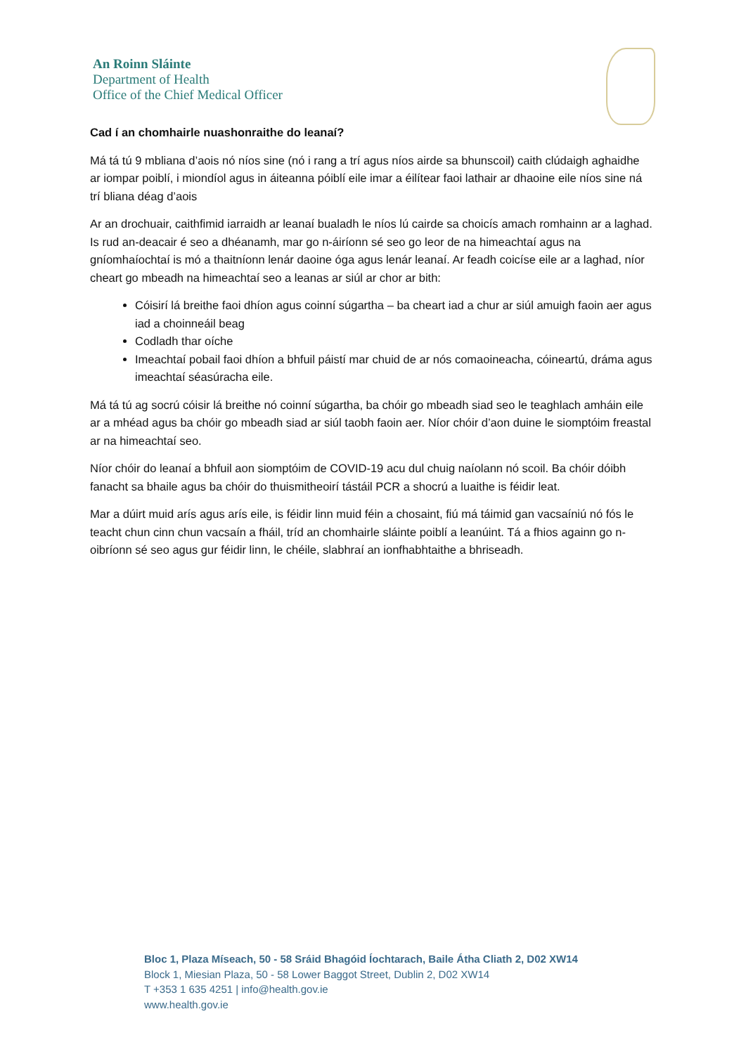An Roinn Sláinte
Department of Health
Office of the Chief Medical Officer
Cad í an chomhairle nuashonraithe do leanaí?
Má tá tú 9 mbliana d’aois nó níos sine (nó i rang a trí agus níos airde sa bhunscoil) caith clúdaigh aghaidhe ar iompar poiblí, i miondíol agus in áiteanna póiblí eile imar a éilítear faoi lathair ar dhaoine eile níos sine ná trí bliana déag d’aois
Ar an drochuair, caithfimid iarraidh ar leanaí bualadh le níos lú cairde sa choicís amach romhainn ar a laghad. Is rud an-deacair é seo a dhéanamh, mar go n-áiríonn sé seo go leor de na himeachtaí agus na gníomhaíochtaí is mó a thaitníonn lenár daoine óga agus lenár leanaí. Ar feadh coicíse eile ar a laghad, níor cheart go mbeadh na himeachtaí seo a leanas ar siúl ar chor ar bith:
Cóisirí lá breithe faoi dhíon agus coinní súgartha – ba cheart iad a chur ar siúl amuigh faoin aer agus iad a choinneáil beag
Codladh thar oíche
Imeachtaí pobail faoi dhíon a bhfuil páistí mar chuid de ar nós comaoineacha, cóineartú, dráma agus imeachtaí séasúracha eile.
Má tá tú ag socrú cóisir lá breithe nó coinní súgartha, ba chóir go mbeadh siad seo le teaghlach amháin eile ar a mhéad agus ba chóir go mbeadh siad ar siúl taobh faoin aer. Níor chóir d’aon duine le siomptóim freastal ar na himeachtaí seo.
Níor chóir do leanaí a bhfuil aon siomptóim de COVID-19 acu dul chuig naíolann nó scoil. Ba chóir dóibh fanacht sa bhaile agus ba chóir do thuismitheoirí tástáil PCR a shocrú a luaithe is féidir leat.
Mar a dúirt muid arís agus arís eile, is féidir linn muid féin a chosaint, fiú má táimid gan vacsaíniú nó fós le teacht chun cinn chun vacsaín a fháil, tríd an chomhairle sláinte poiblí a leanúint. Tá a fhios againn go n-oibríonn sé seo agus gur féidir linn, le chéile, slabhraí an ionfhabhtaithe a bhriseadh.
Bloc 1, Plaza Míseach, 50 - 58 Sráid Bhagóid Íochtarach, Baile Átha Cliath 2, D02 XW14
Block 1, Miesian Plaza, 50 - 58 Lower Baggot Street, Dublin 2, D02 XW14
T +353 1 635 4251 | info@health.gov.ie
www.health.gov.ie